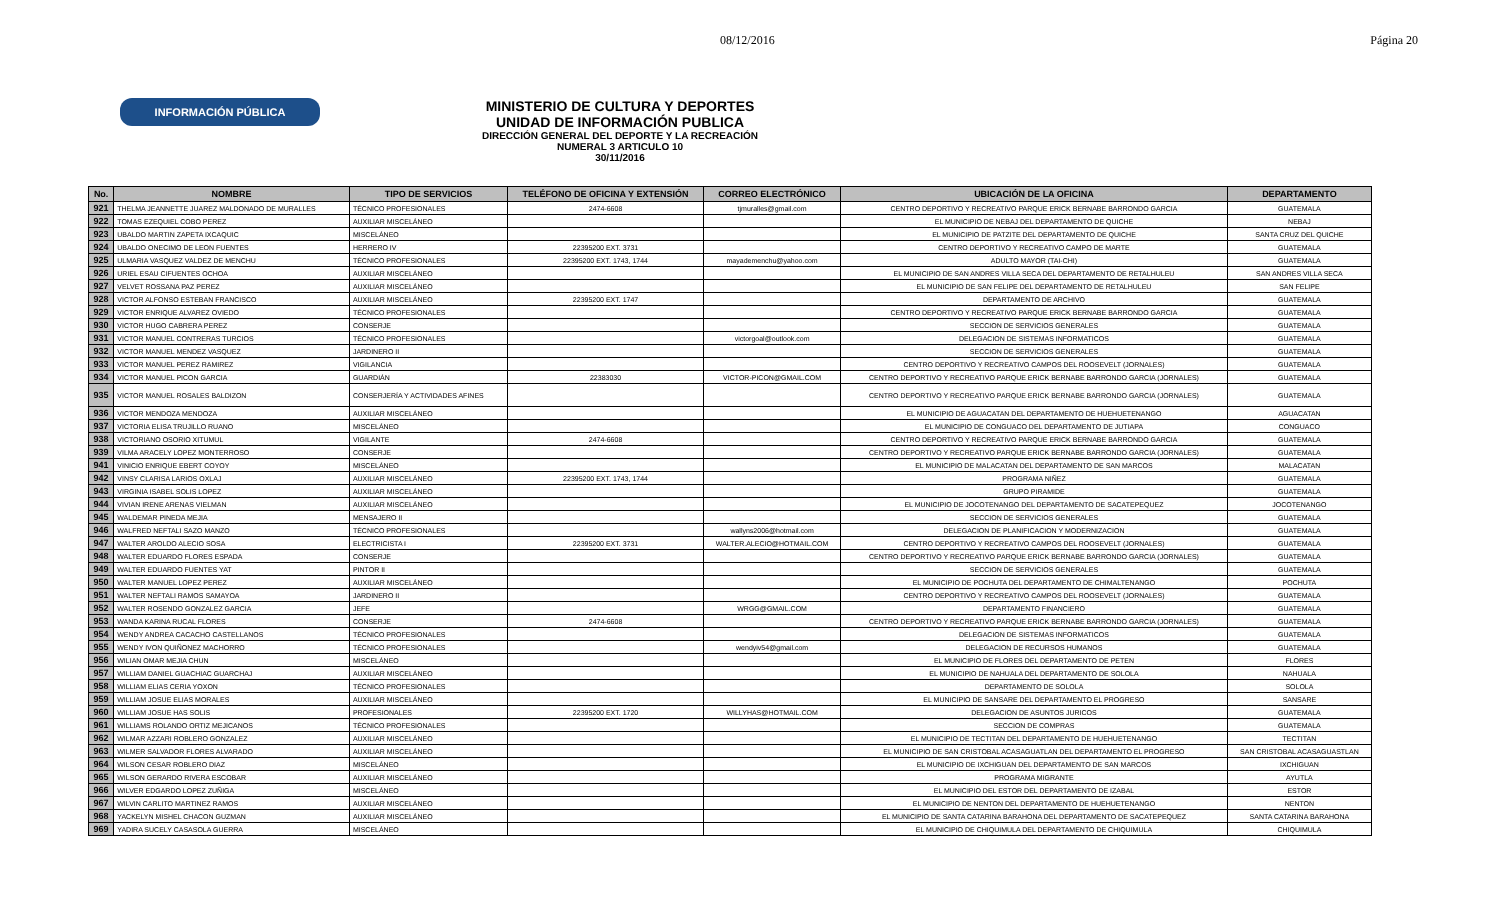08/12/2016 Página 20
INFORMACIÓN PÚBLICA
MINISTERIO DE CULTURA Y DEPORTES
UNIDAD DE INFORMACIÓN PUBLICA
DIRECCIÓN GENERAL DEL DEPORTE Y LA RECREACIÓN
NUMERAL 3 ARTICULO 10
30/11/2016
| No. | NOMBRE | TIPO DE SERVICIOS | TELÉFONO DE OFICINA Y EXTENSIÓN | CORREO ELECTRÓNICO | UBICACIÓN DE LA OFICINA | DEPARTAMENTO |
| --- | --- | --- | --- | --- | --- | --- |
| 921 | THELMA JEANNETTE JUAREZ MALDONADO DE MURALLES | TÉCNICO PROFESIONALES | 2474-6608 | tjmuralles@gmail.com | CENTRO DEPORTIVO Y RECREATIVO PARQUE ERICK BERNABE BARRONDO GARCIA | GUATEMALA |
| 922 | TOMAS EZEQUIEL COBO PEREZ | AUXILIAR MISCELÁNEO | | | EL MUNICIPIO DE NEBAJ DEL DEPARTAMENTO DE QUICHE | NEBAJ |
| 923 | UBALDO MARTIN ZAPETA IXCAQUIC | MISCELÁNEO | | | EL MUNICIPIO DE PATZITE DEL DEPARTAMENTO DE QUICHE | SANTA CRUZ DEL QUICHE |
| 924 | UBALDO ONECIMO DE LEON FUENTES | HERRERO IV | 22395200 EXT. 3731 | | CENTRO DEPORTIVO Y RECREATIVO CAMPO DE MARTE | GUATEMALA |
| 925 | ULMARIA VASQUEZ VALDEZ DE MENCHU | TÉCNICO PROFESIONALES | 22395200 EXT. 1743, 1744 | mayademenchu@yahoo.com | ADULTO MAYOR (TAI-CHI) | GUATEMALA |
| 926 | URIEL ESAU CIFUENTES OCHOA | AUXILIAR MISCELÁNEO | | | EL MUNICIPIO DE SAN ANDRES VILLA SECA DEL DEPARTAMENTO DE RETALHULEU | SAN ANDRES VILLA SECA |
| 927 | VELVET ROSSANA PAZ PEREZ | AUXILIAR MISCELÁNEO | | | EL MUNICIPIO DE SAN FELIPE DEL DEPARTAMENTO DE RETALHULEU | SAN FELIPE |
| 928 | VICTOR ALFONSO ESTEBAN FRANCISCO | AUXILIAR MISCELÁNEO | 22395200 EXT. 1747 | | DEPARTAMENTO DE ARCHIVO | GUATEMALA |
| 929 | VICTOR ENRIQUE ALVAREZ OVIEDO | TÉCNICO PROFESIONALES | | | CENTRO DEPORTIVO Y RECREATIVO PARQUE ERICK BERNABE BARRONDO GARCIA | GUATEMALA |
| 930 | VICTOR HUGO CABRERA PEREZ | CONSERJE | | | SECCION DE SERVICIOS GENERALES | GUATEMALA |
| 931 | VICTOR MANUEL CONTRERAS TURCIOS | TÉCNICO PROFESIONALES | | victorgoal@outlook.com | DELEGACION DE SISTEMAS INFORMATICOS | GUATEMALA |
| 932 | VICTOR MANUEL MENDEZ VASQUEZ | JARDINERO II | | | SECCION DE SERVICIOS GENERALES | GUATEMALA |
| 933 | VICTOR MANUEL PEREZ RAMIREZ | VIGILANCIA | | | CENTRO DEPORTIVO Y RECREATIVO CAMPOS DEL ROOSEVELT (JORNALES) | GUATEMALA |
| 934 | VICTOR MANUEL PICON GARCIA | GUARDIÁN | 22383030 | VICTOR-PICON@GMAIL.COM | CENTRO DEPORTIVO Y RECREATIVO PARQUE ERICK BERNABE BARRONDO GARCIA (JORNALES) | GUATEMALA |
| 935 | VICTOR MANUEL ROSALES BALDIZON | CONSERJERÍA Y ACTIVIDADES AFINES | | | CENTRO DEPORTIVO Y RECREATIVO PARQUE ERICK BERNABE BARRONDO GARCIA (JORNALES) | GUATEMALA |
| 936 | VICTOR MENDOZA MENDOZA | AUXILIAR MISCELÁNEO | | | EL MUNICIPIO DE AGUACATAN DEL DEPARTAMENTO DE HUEHUETENANGO | AGUACATAN |
| 937 | VICTORIA ELISA TRUJILLO RUANO | MISCELÁNEO | | | EL MUNICIPIO DE CONGUACO DEL DEPARTAMENTO DE JUTIAPA | CONGUACO |
| 938 | VICTORIANO OSORIO XITUMUL | VIGILANTE | 2474-6608 | | CENTRO DEPORTIVO Y RECREATIVO PARQUE ERICK BERNABE BARRONDO GARCIA | GUATEMALA |
| 939 | VILMA ARACELY LOPEZ MONTERROSO | CONSERJE | | | CENTRO DEPORTIVO Y RECREATIVO PARQUE ERICK BERNABE BARRONDO GARCIA (JORNALES) | GUATEMALA |
| 941 | VINICIO ENRIQUE EBERT COYOY | MISCELÁNEO | | | EL MUNICIPIO DE MALACATAN DEL DEPARTAMENTO DE SAN MARCOS | MALACATAN |
| 942 | VINSY CLARISA LARIOS OXLAJ | AUXILIAR MISCELÁNEO | 22395200 EXT. 1743, 1744 | | PROGRAMA NIÑEZ | GUATEMALA |
| 943 | VIRGINIA ISABEL SOLIS LOPEZ | AUXILIAR MISCELÁNEO | | | GRUPO PIRAMIDE | GUATEMALA |
| 944 | VIVIAN IRENE ARENAS VIELMAN | AUXILIAR MISCELÁNEO | | | EL MUNICIPIO DE JOCOTENANGO DEL DEPARTAMENTO DE SACATEPEQUEZ | JOCOTENANGO |
| 945 | WALDEMAR PINEDA MEJIA | MENSAJERO II | | | SECCION DE SERVICIOS GENERALES | GUATEMALA |
| 946 | WALFRED NEFTALI SAZO MANZO | TÉCNICO PROFESIONALES | | wallyns2006@hotmail.com | DELEGACION DE PLANIFICACION Y MODERNIZACION | GUATEMALA |
| 947 | WALTER AROLDO ALECIO SOSA | ELECTRICISTA I | 22395200 EXT. 3731 | WALTER.ALECIO@HOTMAIL.COM | CENTRO DEPORTIVO Y RECREATIVO CAMPOS DEL ROOSEVELT (JORNALES) | GUATEMALA |
| 948 | WALTER EDUARDO FLORES ESPADA | CONSERJE | | | CENTRO DEPORTIVO Y RECREATIVO PARQUE ERICK BERNABE BARRONDO GARCIA (JORNALES) | GUATEMALA |
| 949 | WALTER EDUARDO FUENTES YAT | PINTOR II | | | SECCION DE SERVICIOS GENERALES | GUATEMALA |
| 950 | WALTER MANUEL LOPEZ PEREZ | AUXILIAR MISCELÁNEO | | | EL MUNICIPIO DE POCHUTA DEL DEPARTAMENTO DE CHIMALTENANGO | POCHUTA |
| 951 | WALTER NEFTALI RAMOS SAMAYOA | JARDINERO II | | | CENTRO DEPORTIVO Y RECREATIVO CAMPOS DEL ROOSEVELT (JORNALES) | GUATEMALA |
| 952 | WALTER ROSENDO GONZALEZ GARCIA | JEFE | | WRGG@GMAIL.COM | DEPARTAMENTO FINANCIERO | GUATEMALA |
| 953 | WANDA KARINA RUCAL FLORES | CONSERJE | 2474-6608 | | CENTRO DEPORTIVO Y RECREATIVO PARQUE ERICK BERNABE BARRONDO GARCIA (JORNALES) | GUATEMALA |
| 954 | WENDY ANDREA CACACHO CASTELLANOS | TÉCNICO PROFESIONALES | | | DELEGACION DE SISTEMAS INFORMATICOS | GUATEMALA |
| 955 | WENDY IVON QUIÑONEZ MACHORRO | TÉCNICO PROFESIONALES | | wendyiv54@gmail.com | DELEGACION DE RECURSOS HUMANOS | GUATEMALA |
| 956 | WILIAN OMAR MEJIA CHUN | MISCELÁNEO | | | EL MUNICIPIO DE FLORES DEL DEPARTAMENTO DE PETEN | FLORES |
| 957 | WILLIAM DANIEL GUACHIAC GUARCHAJ | AUXILIAR MISCELÁNEO | | | EL MUNICIPIO DE NAHUALA DEL DEPARTAMENTO DE SOLOLA | NAHUALA |
| 958 | WILLIAM ELIAS CERIA YOXON | TÉCNICO PROFESIONALES | | | DEPARTAMENTO DE SOLOLA | SOLOLA |
| 959 | WILLIAM JOSUE ELIAS MORALES | AUXILIAR MISCELÁNEO | | | EL MUNICIPIO DE SANSARE DEL DEPARTAMENTO EL PROGRESO | SANSARE |
| 960 | WILLIAM JOSUE HAS SOLIS | PROFESIONALES | 22395200 EXT. 1720 | WILLYHAS@HOTMAIL.COM | DELEGACION DE ASUNTOS JURICOS | GUATEMALA |
| 961 | WILLIAMS ROLANDO ORTIZ MEJICANOS | TÉCNICO PROFESIONALES | | | SECCION DE COMPRAS | GUATEMALA |
| 962 | WILMAR AZZARI ROBLERO GONZALEZ | AUXILIAR MISCELÁNEO | | | EL MUNICIPIO DE TECTITAN DEL DEPARTAMENTO DE HUEHUETENANGO | TECTITAN |
| 963 | WILMER SALVADOR FLORES ALVARADO | AUXILIAR MISCELÁNEO | | | EL MUNICIPIO DE SAN CRISTOBAL ACASAGUATLAN DEL DEPARTAMENTO EL PROGRESO | SAN CRISTOBAL ACASAGUASTLAN |
| 964 | WILSON CESAR ROBLERO DIAZ | MISCELÁNEO | | | EL MUNICIPIO DE IXCHIGUAN DEL DEPARTAMENTO DE SAN MARCOS | IXCHIGUAN |
| 965 | WILSON GERARDO RIVERA ESCOBAR | AUXILIAR MISCELÁNEO | | | PROGRAMA MIGRANTE | AYUTLA |
| 966 | WILVER EDGARDO LOPEZ ZUÑIGA | MISCELÁNEO | | | EL MUNICIPIO DEL ESTOR DEL DEPARTAMENTO DE IZABAL | ESTOR |
| 967 | WILVIN CARLITO MARTINEZ RAMOS | AUXILIAR MISCELÁNEO | | | EL MUNICIPIO DE NENTON DEL DEPARTAMENTO DE HUEHUETENANGO | NENTON |
| 968 | YACKELYN MISHEL CHACON GUZMAN | AUXILIAR MISCELÁNEO | | | EL MUNICIPIO DE SANTA CATARINA BARAHONA DEL DEPARTAMENTO DE SACATEPEQUEZ | SANTA CATARINA BARAHONA |
| 969 | YADIRA SUCELY CASASOLA GUERRA | MISCELÁNEO | | | EL MUNICIPIO DE CHIQUIMULA DEL DEPARTAMENTO DE CHIQUIMULA | CHIQUIMULA |